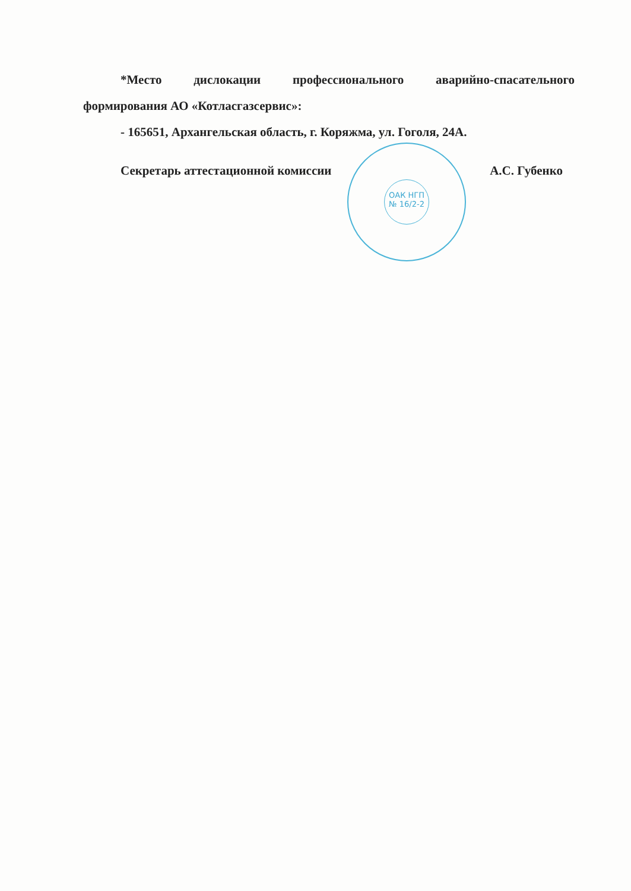*Место дислокации профессионального аварийно-спасательного формирования АО «Котласгазсервис»:
- 165651, Архангельская область, г. Коряжма, ул. Гоголя, 24А.
Секретарь аттестационной комиссии А.С. Губенко
ОАК НГП
№ 16/2-2